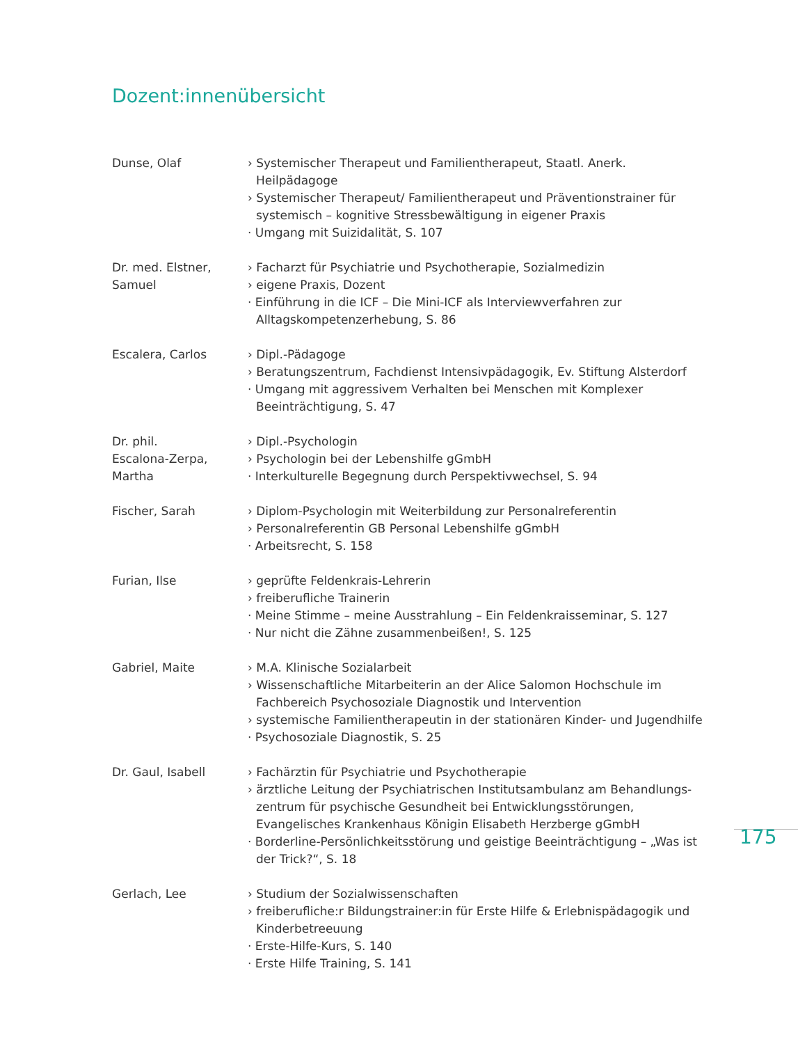Dozent:innenübersicht
Dunse, Olaf › Systemischer Therapeut und Familientherapeut, Staatl. Anerk. Heilpädagoge
› Systemischer Therapeut/ Familientherapeut und Präventionstrainer für systemisch – kognitive Stressbewältigung in eigener Praxis
· Umgang mit Suizidalität, S. 107
Dr. med. Elstner,
Samuel
› Facharzt für Psychiatrie und Psychotherapie, Sozialmedizin
› eigene Praxis, Dozent
· Einführung in die ICF – Die Mini-ICF als Interviewverfahren zur Alltagskompetenzerhebung, S. 86
Escalera, Carlos › Dipl.-Pädagoge
› Beratungszentrum, Fachdienst Intensivpädagogik, Ev. Stiftung Alsterdorf
· Umgang mit aggressivem Verhalten bei Menschen mit Komplexer Beeinträchtigung, S. 47
Dr. phil.
Escalona-Zerpa,
Martha
› Dipl.-Psychologin
› Psychologin bei der Lebenshilfe gGmbH
· Interkulturelle Begegnung durch Perspektivwechsel, S. 94
Fischer, Sarah › Diplom-Psychologin mit Weiterbildung zur Personalreferentin
› Personalreferentin GB Personal Lebenshilfe gGmbH
· Arbeitsrecht, S. 158
Furian, Ilse › geprüfte Feldenkrais-Lehrerin
› freiberufliche Trainerin
· Meine Stimme – meine Ausstrahlung – Ein Feldenkraisseminar, S. 127
· Nur nicht die Zähne zusammenbeißen!, S. 125
Gabriel, Maite › M.A. Klinische Sozialarbeit
› Wissenschaftliche Mitarbeiterin an der Alice Salomon Hochschule im Fachbereich Psychosoziale Diagnostik und Intervention
› systemische Familientherapeutin in der stationären Kinder- und Jugendhilfe
· Psychosoziale Diagnostik, S. 25
Dr. Gaul, Isabell › Fachärztin für Psychiatrie und Psychotherapie
› ärztliche Leitung der Psychiatrischen Institutsambulanz am Behandlungs-zentrum für psychische Gesundheit bei Entwicklungsstörungen, Evangelisches Krankenhaus Königin Elisabeth Herzberge gGmbH
· Borderline-Persönlichkeitsstörung und geistige Beeinträchtigung – „Was ist der Trick?“, S. 18
Gerlach, Lee › Studium der Sozialwissenschaften
› freiberufliche:r Bildungstrainer:in für Erste Hilfe & Erlebnispädagogik und Kinderbetreeuung
· Erste-Hilfe-Kurs, S. 140
· Erste Hilfe Training, S. 141
175